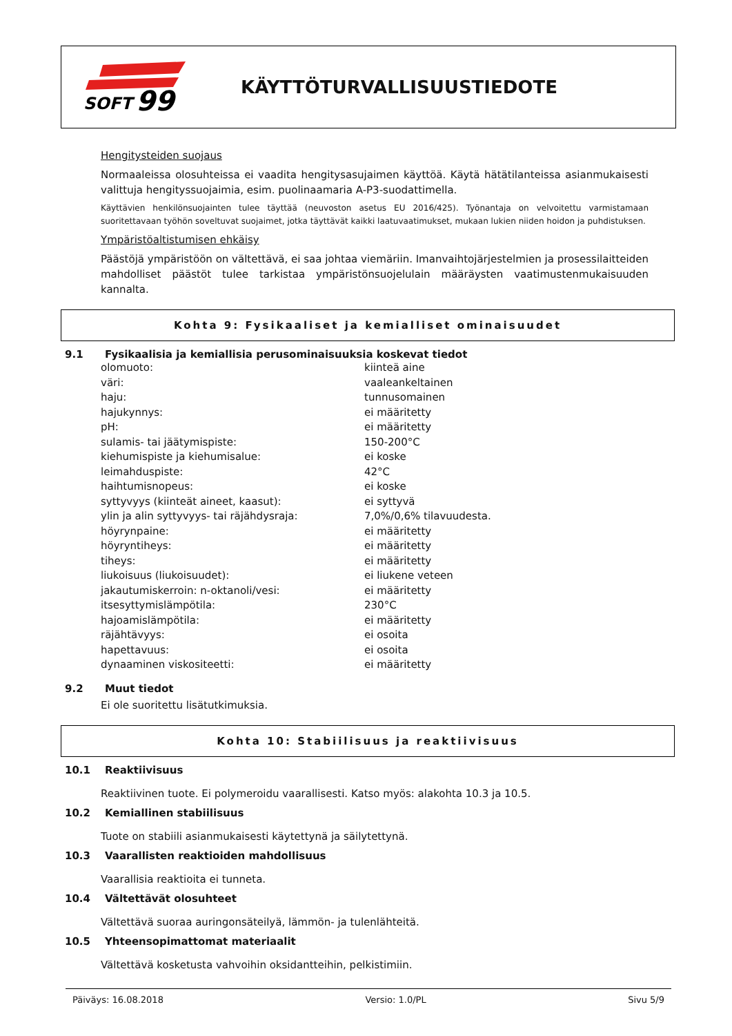SOFT
99
KÄYTTÖTURVALLISUUSTIEDOTE
Hengitysteiden suojaus
Normaaleissa olosuhteissa ei vaadita hengitysasujaimen käyttöä. Käytä hätätilanteissa asianmukaisesti valittuja hengityssuojaimia, esim. puolinaamaria A-P3-suodattimella.
Käyttävien henkilönsuojainten tulee täyttää (neuvoston asetus EU 2016/425). Työnantaja on velvoitettu varmistamaan suoritettavaan työhön soveltuvat suojaimet, jotka täyttävät kaikki laatuvaatimukset, mukaan lukien niiden hoidon ja puhdistuksen.
Ympäristöaltistumisen ehkäisy
Päästöjä ympäristöön on vältettävä, ei saa johtaa viemäriin. Imanvaihtojärjestelmien ja prosessilaitteiden mahdolliset päästöt tulee tarkistaa ympäristönsuojelulain määräysten vaatimustenmukaisuuden kannalta.
Kohta 9: Fysikaaliset ja kemialliset ominaisuudet
9.1 Fysikaalisia ja kemiallisia perusominaisuuksia koskevat tiedot
| olomuoto: | kiinteä aine |
| väri: | vaaleankeltainen |
| haju: | tunnusomainen |
| hajukynnys: | ei määritetty |
| pH: | ei määritetty |
| sulamis- tai jäätymispiste: | 150-200°C |
| kiehumispiste ja kiehumisalue: | ei koske |
| leimahduspiste: | 42°C |
| haihtumisnopeus: | ei koske |
| syttyvyys (kiinteät aineet, kaasut): | ei syttyvä |
| ylin ja alin syttyvyys- tai räjähdysraja: | 7,0%/0,6% tilavuudesta. |
| höyrynpaine: | ei määritetty |
| höyryntiheys: | ei määritetty |
| tiheys: | ei määritetty |
| liukoisuus (liukoisuudet): | ei liukene veteen |
| jakautumiskerroin: n-oktanoli/vesi: | ei määritetty |
| itsesyttymislämpötila: | 230°C |
| hajoamislämpötila: | ei määritetty |
| räjähtävyys: | ei osoita |
| hapettavuus: | ei osoita |
| dynaaminen viskositeetti: | ei määritetty |
9.2 Muut tiedot
Ei ole suoritettu lisätutkimuksia.
Kohta 10: Stabiilisuus ja reaktiivisuus
10.1 Reaktiivisuus
Reaktiivinen tuote. Ei polymeroidu vaarallisesti. Katso myös: alakohta 10.3 ja 10.5.
10.2 Kemiallinen stabiilisuus
Tuote on stabiili asianmukaisesti käytettynä ja säilytettynä.
10.3 Vaarallisten reaktioiden mahdollisuus
Vaarallisia reaktioita ei tunneta.
10.4 Vältettävät olosuhteet
Vältettävä suoraa auringonsäteilyä, lämmön- ja tulenlähteitä.
10.5 Yhteensopimattomat materiaalit
Vältettävä kosketusta vahvoihin oksidantteihin, pelkistimiin.
Päiväys: 16.08.2018 Versio: 1.0/PL Sivu 5/9